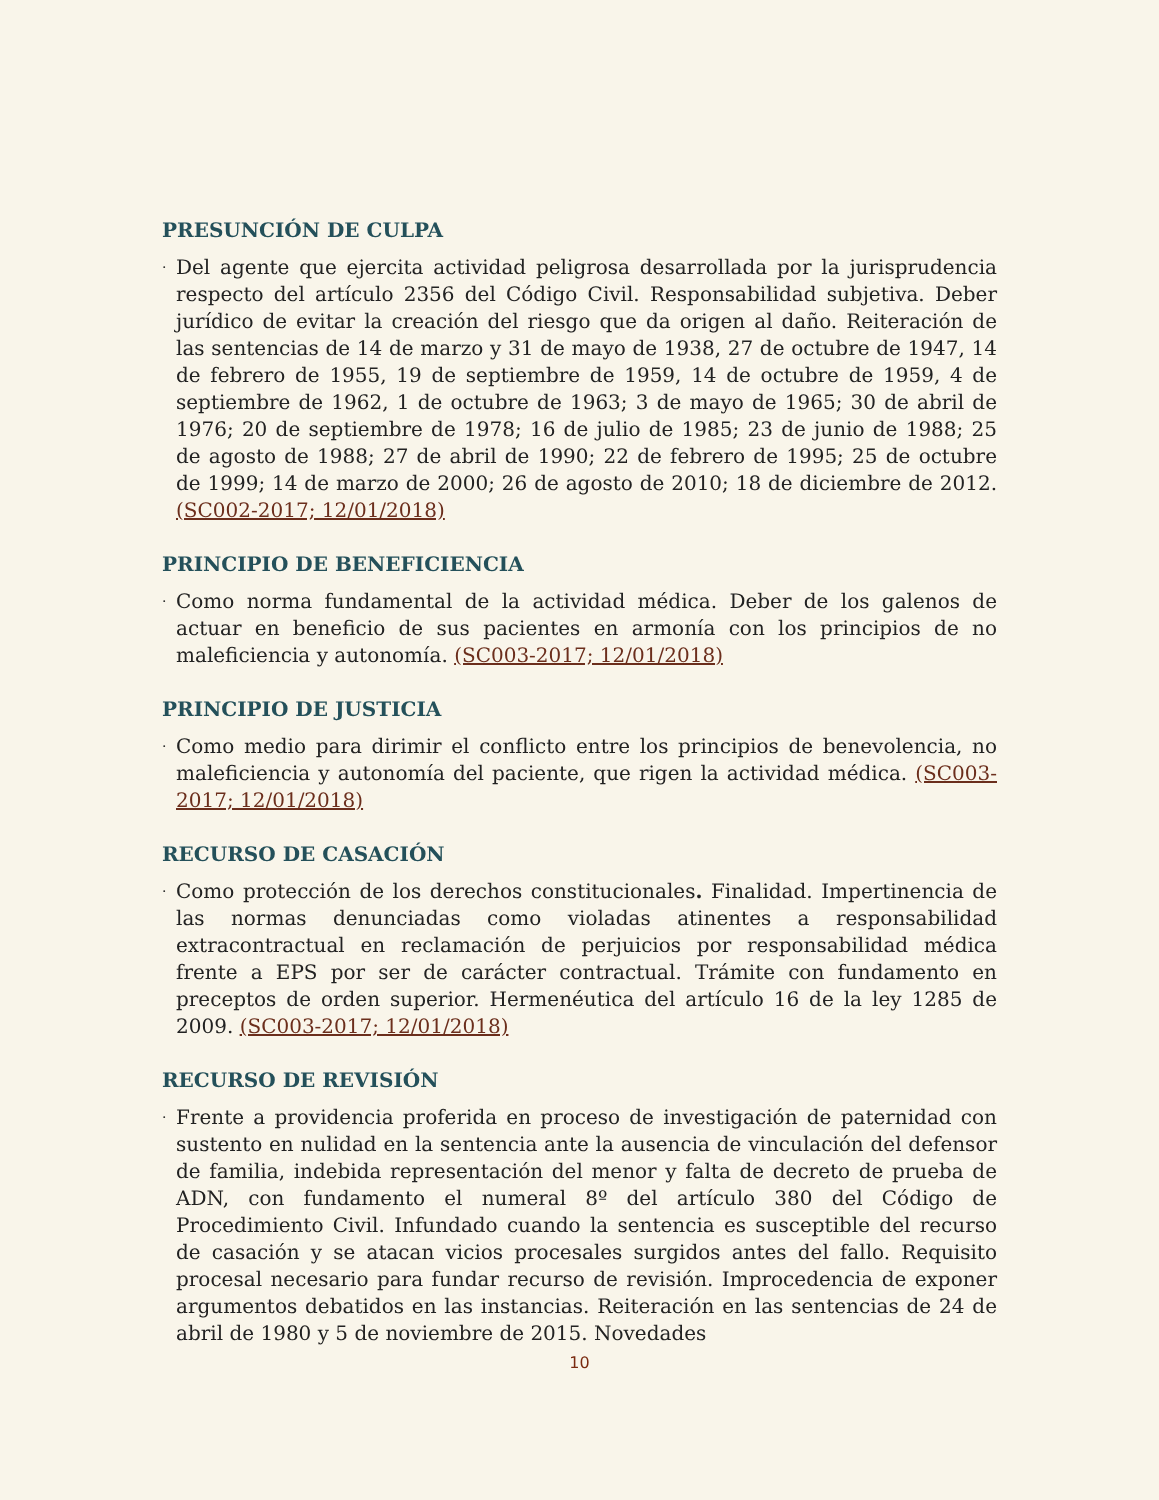PRESUNCIÓN DE CULPA
· Del agente que ejercita actividad peligrosa desarrollada por la jurisprudencia respecto del artículo 2356 del Código Civil. Responsabilidad subjetiva. Deber jurídico de evitar la creación del riesgo que da origen al daño. Reiteración de las sentencias de 14 de marzo y 31 de mayo de 1938, 27 de octubre de 1947, 14 de febrero de 1955, 19 de septiembre de 1959, 14 de octubre de 1959, 4 de septiembre de 1962, 1 de octubre de 1963; 3 de mayo de 1965; 30 de abril de 1976; 20 de septiembre de 1978; 16 de julio de 1985; 23 de junio de 1988; 25 de agosto de 1988; 27 de abril de 1990; 22 de febrero de 1995; 25 de octubre de 1999; 14 de marzo de 2000; 26 de agosto de 2010; 18 de diciembre de 2012. (SC002-2017; 12/01/2018)
PRINCIPIO DE BENEFICIENCIA
· Como norma fundamental de la actividad médica. Deber de los galenos de actuar en beneficio de sus pacientes en armonía con los principios de no maleficiencia y autonomía. (SC003-2017; 12/01/2018)
PRINCIPIO DE JUSTICIA
· Como medio para dirimir el conflicto entre los principios de benevolencia, no maleficiencia y autonomía del paciente, que rigen la actividad médica. (SC003-2017; 12/01/2018)
RECURSO DE CASACIÓN
· Como protección de los derechos constitucionales. Finalidad. Impertinencia de las normas denunciadas como violadas atinentes a responsabilidad extracontractual en reclamación de perjuicios por responsabilidad médica frente a EPS por ser de carácter contractual. Trámite con fundamento en preceptos de orden superior. Hermenéutica del artículo 16 de la ley 1285 de 2009. (SC003-2017; 12/01/2018)
RECURSO DE REVISIÓN
· Frente a providencia proferida en proceso de investigación de paternidad con sustento en nulidad en la sentencia ante la ausencia de vinculación del defensor de familia, indebida representación del menor y falta de decreto de prueba de ADN, con fundamento el numeral 8º del artículo 380 del Código de Procedimiento Civil. Infundado cuando la sentencia es susceptible del recurso de casación y se atacan vicios procesales surgidos antes del fallo. Requisito procesal necesario para fundar recurso de revisión. Improcedencia de exponer argumentos debatidos en las instancias. Reiteración en las sentencias de 24 de abril de 1980 y 5 de noviembre de 2015. Novedades
10